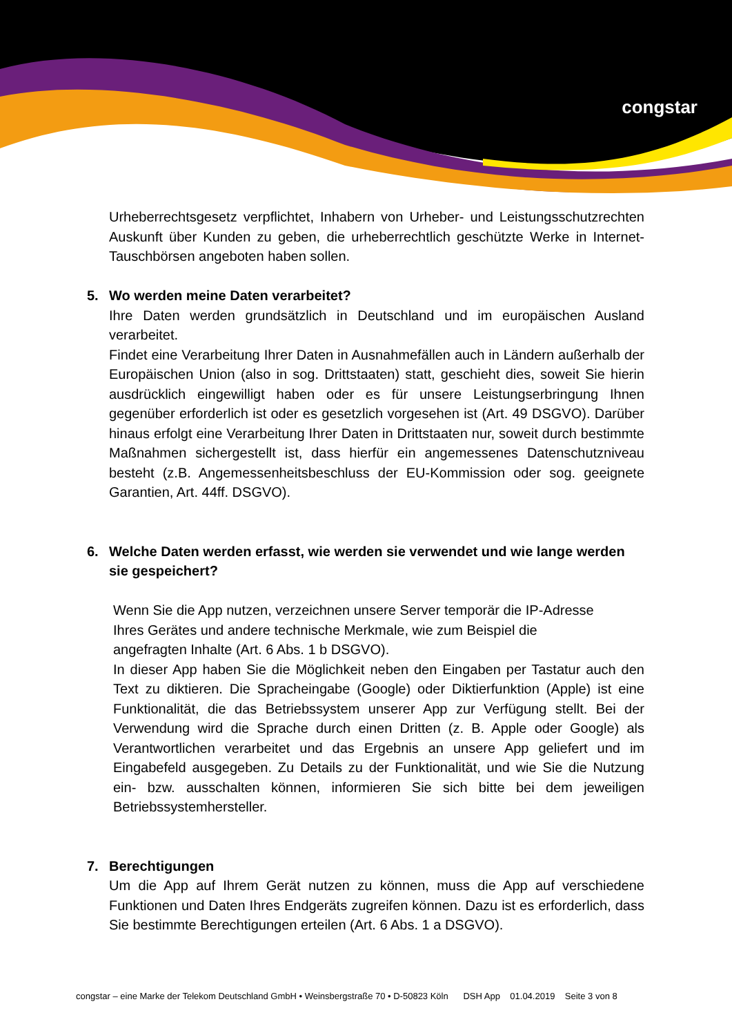congstar
Urheberrechtsgesetz verpflichtet, Inhabern von Urheber- und Leistungsschutzrechten Auskunft über Kunden zu geben, die urheberrechtlich geschützte Werke in Internet-Tauschbörsen angeboten haben sollen.
5. Wo werden meine Daten verarbeitet?
Ihre Daten werden grundsätzlich in Deutschland und im europäischen Ausland verarbeitet.
Findet eine Verarbeitung Ihrer Daten in Ausnahmefällen auch in Ländern außerhalb der Europäischen Union (also in sog. Drittstaaten) statt, geschieht dies, soweit Sie hierin ausdrücklich eingewilligt haben oder es für unsere Leistungserbringung Ihnen gegenüber erforderlich ist oder es gesetzlich vorgesehen ist (Art. 49 DSGVO). Darüber hinaus erfolgt eine Verarbeitung Ihrer Daten in Drittstaaten nur, soweit durch bestimmte Maßnahmen sichergestellt ist, dass hierfür ein angemessenes Datenschutzniveau besteht (z.B. Angemessenheitsbeschluss der EU-Kommission oder sog. geeignete Garantien, Art. 44ff. DSGVO).
6. Welche Daten werden erfasst, wie werden sie verwendet und wie lange werden sie gespeichert?
Wenn Sie die App nutzen, verzeichnen unsere Server temporär die IP-Adresse
Ihres Gerätes und andere technische Merkmale, wie zum Beispiel die
angefragten Inhalte (Art. 6 Abs. 1 b DSGVO).
In dieser App haben Sie die Möglichkeit neben den Eingaben per Tastatur auch den Text zu diktieren. Die Spracheingabe (Google) oder Diktierfunktion (Apple) ist eine Funktionalität, die das Betriebssystem unserer App zur Verfügung stellt. Bei der Verwendung wird die Sprache durch einen Dritten (z. B. Apple oder Google) als Verantwortlichen verarbeitet und das Ergebnis an unsere App geliefert und im Eingabefeld ausgegeben. Zu Details zu der Funktionalität, und wie Sie die Nutzung ein- bzw. ausschalten können, informieren Sie sich bitte bei dem jeweiligen Betriebssystemhersteller.
7. Berechtigungen
Um die App auf Ihrem Gerät nutzen zu können, muss die App auf verschiedene Funktionen und Daten Ihres Endgeräts zugreifen können. Dazu ist es erforderlich, dass Sie bestimmte Berechtigungen erteilen (Art. 6 Abs. 1 a DSGVO).
congstar – eine Marke der Telekom Deutschland GmbH • Weinsbergstraße 70 • D-50823 Köln DSH App 01.04.2019 Seite 3 von 8